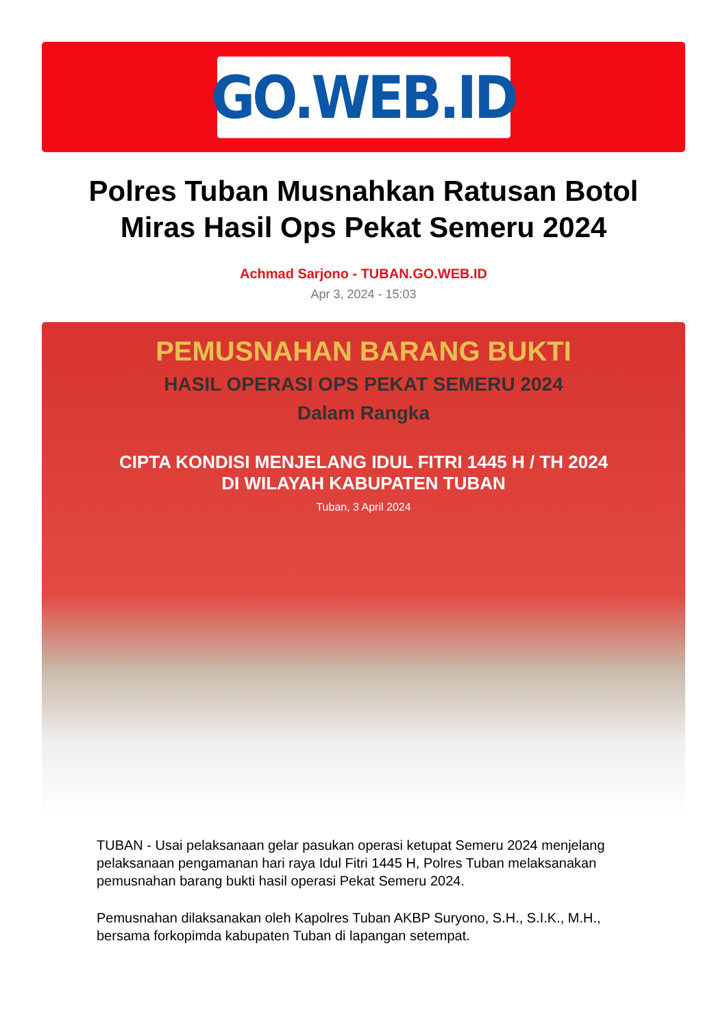GO.WEB.ID
Polres Tuban Musnahkan Ratusan Botol Miras Hasil Ops Pekat Semeru 2024
Achmad Sarjono - TUBAN.GO.WEB.ID
Apr 3, 2024 - 15:03
PEMUSNAHAN BARANG BUKTI
HASIL OPERASI OPS PEKAT SEMERU 2024
Dalam Rangka
CIPTA KONDISI MENJELANG IDUL FITRI 1445 H / TH 2024
DI WILAYAH KABUPATEN TUBAN
Tuban, 3 April 2024
TUBAN - Usai pelaksanaan gelar pasukan operasi ketupat Semeru 2024 menjelang pelaksanaan pengamanan hari raya Idul Fitri 1445 H, Polres Tuban melaksanakan pemusnahan barang bukti hasil operasi Pekat Semeru 2024.
Pemusnahan dilaksanakan oleh Kapolres Tuban AKBP Suryono, S.H., S.I.K., M.H., bersama forkopimda kabupaten Tuban di lapangan setempat.